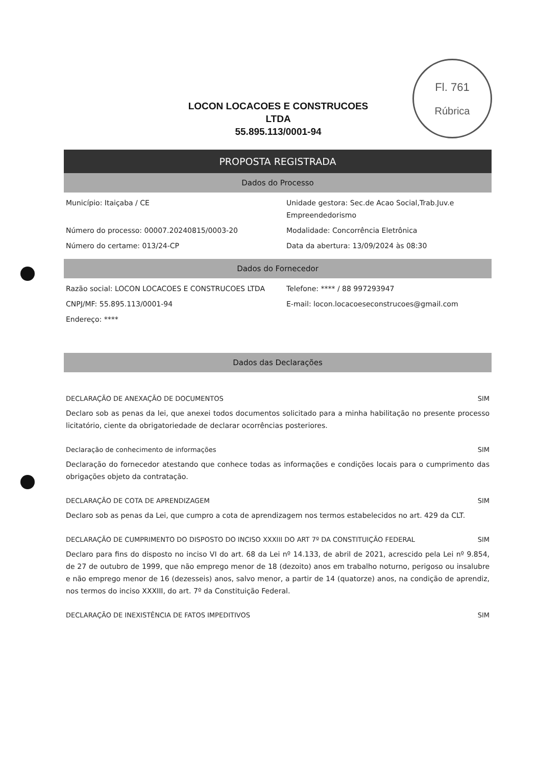Fl. 761
Rúbrica
LOCON LOCACOES E CONSTRUCOES
LTDA
55.895.113/0001-94
PROPOSTA REGISTRADA
Dados do Processo
Município: Itaiçaba / CE
Unidade gestora: Sec.de Acao Social,Trab.Juv.e Empreendedorismo
Número do processo: 00007.20240815/0003-20
Modalidade: Concorrência Eletrônica
Número do certame: 013/24-CP
Data da abertura: 13/09/2024 às 08:30
Dados do Fornecedor
Razão social: LOCON LOCACOES E CONSTRUCOES LTDA
Telefone: **** / 88 997293947
CNPJ/MF: 55.895.113/0001-94
E-mail: locon.locacoeseconstrucoes@gmail.com
Endereço: ****
Dados das Declarações
DECLARAÇÃO DE ANEXAÇÃO DE DOCUMENTOS SIM
Declaro sob as penas da lei, que anexei todos documentos solicitado para a minha habilitação no presente processo licitatório, ciente da obrigatoriedade de declarar ocorrências posteriores.
Declaração de conhecimento de informações SIM
Declaração do fornecedor atestando que conhece todas as informações e condições locais para o cumprimento das obrigações objeto da contratação.
DECLARAÇÃO DE COTA DE APRENDIZAGEM SIM
Declaro sob as penas da Lei, que cumpro a cota de aprendizagem nos termos estabelecidos no art. 429 da CLT.
DECLARAÇÃO DE CUMPRIMENTO DO DISPOSTO DO INCISO XXXIII DO ART 7º DA CONSTITUIÇÃO FEDERAL SIM
Declaro para fins do disposto no inciso VI do art. 68 da Lei nº 14.133, de abril de 2021, acrescido pela Lei nº 9.854, de 27 de outubro de 1999, que não emprego menor de 18 (dezoito) anos em trabalho noturno, perigoso ou insalubre e não emprego menor de 16 (dezesseis) anos, salvo menor, a partir de 14 (quatorze) anos, na condição de aprendiz, nos termos do inciso XXXIII, do art. 7º da Constituição Federal.
DECLARAÇÃO DE INEXISTÊNCIA DE FATOS IMPEDITIVOS SIM